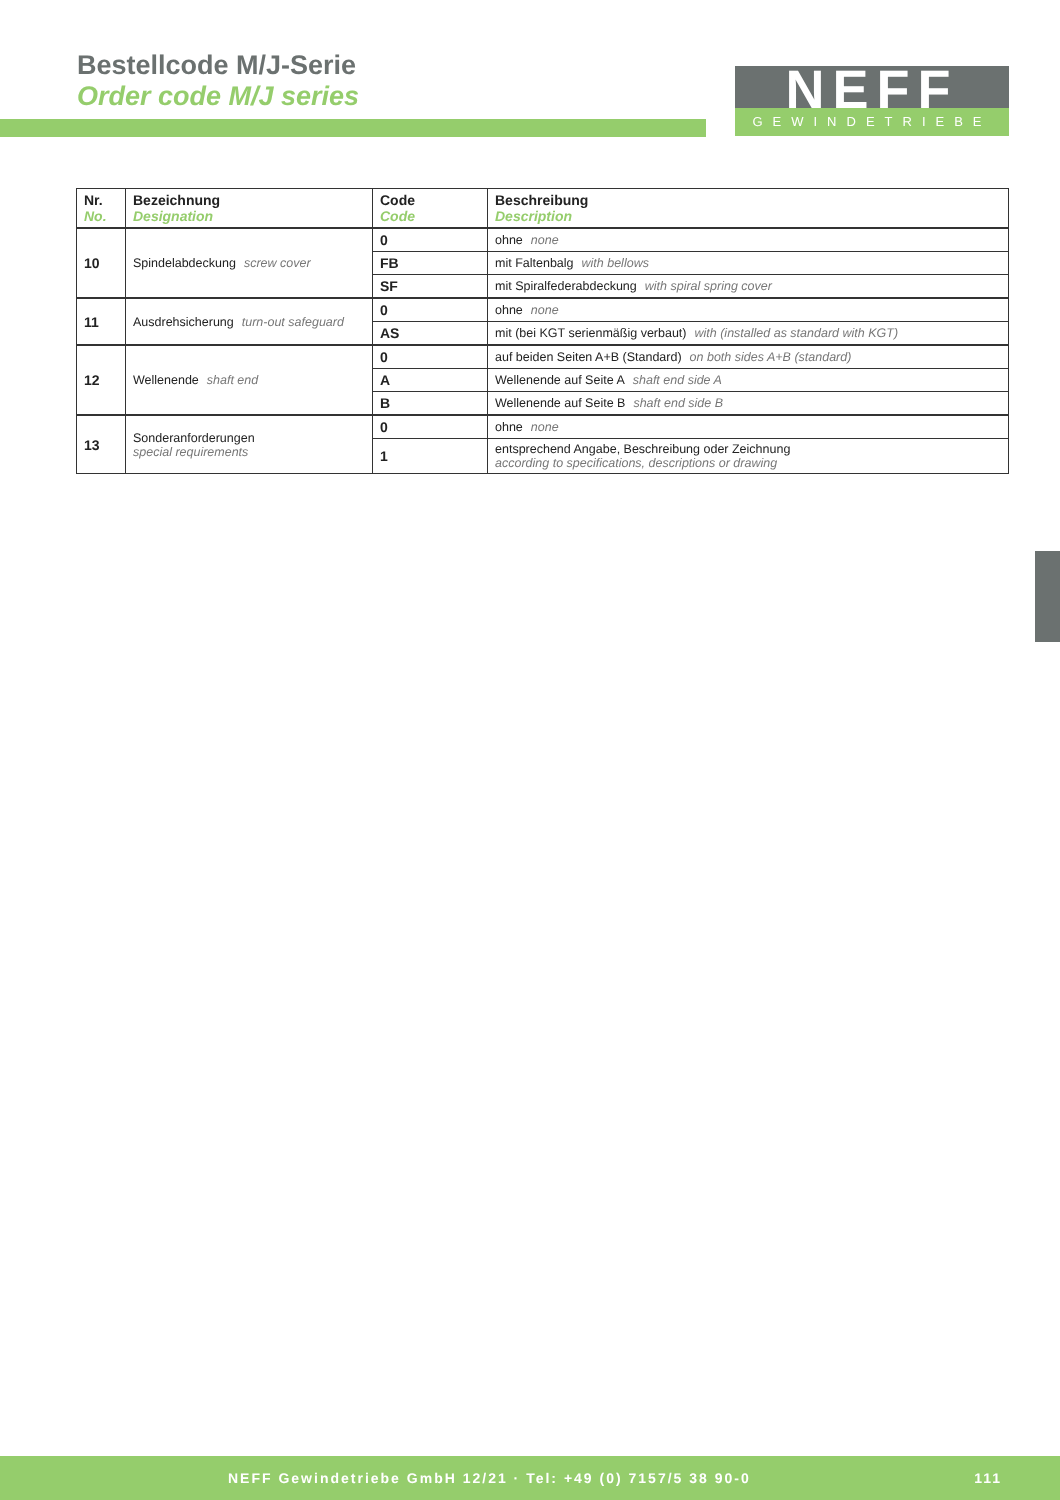Bestellcode M/J-Serie
Order code M/J series
NEFF
GEWINDETRIEBE
| Nr. No. | Bezeichnung Designation | Code Code | Beschreibung Description |
| --- | --- | --- | --- |
| 10 | Spindelabdeckung screw cover | 0 | ohne none |
| | | FB | mit Faltenbalg with bellows |
| | | SF | mit Spiralfederabdeckung with spiral spring cover |
| 11 | Ausdrehsicherung turn-out safeguard | 0 | ohne none |
| | | AS | mit (bei KGT serienmäßig verbaut) with (installed as standard with KGT) |
| 12 | Wellenende shaft end | 0 | auf beiden Seiten A+B (Standard) on both sides A+B (standard) |
| | | A | Wellenende auf Seite A shaft end side A |
| | | B | Wellenende auf Seite B shaft end side B |
| 13 | Sonderanforderungen special requirements | 0 | ohne none |
| | | 1 | entsprechend Angabe, Beschreibung oder Zeichnung according to specifications, descriptions or drawing |
NEFF Gewindetriebe GmbH 12/21 · Tel: +49 (0) 7157/5 38 90-0 111